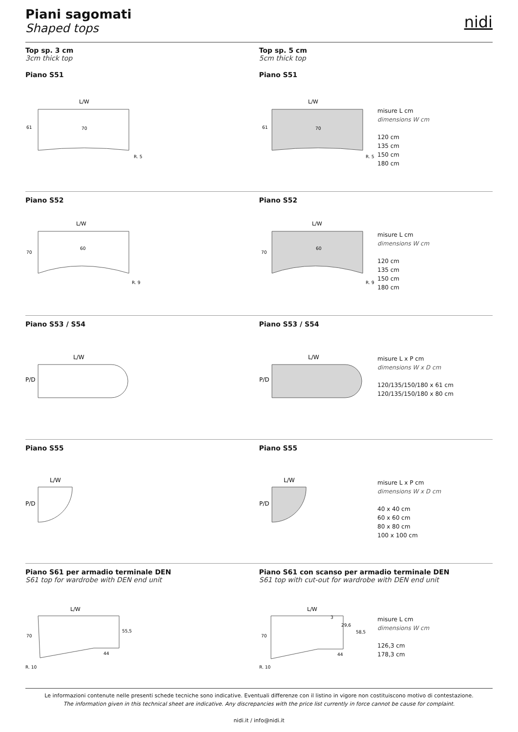Piani sagomati
Shaped tops
nidi
Top sp. 3 cm
3cm thick top
Piano S51
Top sp. 5 cm
5cm thick top
Piano S51
L/W
61
70
R. 5
L/W
61
70
R. 5
misure L cm
dimensions W cm
120 cm
135 cm
150 cm
180 cm
Piano S52 Piano S52
L/W
70
60
R. 9
L/W
70
60
R. 9
misure L cm
dimensions W cm
120 cm
135 cm
150 cm
180 cm
Piano S53 / S54 Piano S53 / S54
L/W
P/D
L/W
P/D
misure L x P cm
dimensions W x D cm
120/135/150/180 x 61 cm
120/135/150/180 x 80 cm
Piano S55 Piano S55
L/W
P/D
L/W
P/D
misure L x P cm
dimensions W x D cm
40 x 40 cm
60 x 60 cm
80 x 80 cm
100 x 100 cm
Piano S61 per armadio terminale DEN
S61 top for wardrobe with DEN end unit
Piano S61 con scanso per armadio terminale DEN
S61 top with cut-out for wardrobe with DEN end unit
L/W
70
55,5
44
R. 10
L/W
70
3
29,6
58,5
44
R. 10
misure L cm
dimensions W cm
126,3 cm
178,3 cm
Le informazioni contenute nelle presenti schede tecniche sono indicative. Eventuali differenze con il listino in vigore non costituiscono motivo di contestazione.
The information given in this technical sheet are indicative. Any discrepancies with the price list currently in force cannot be cause for complaint.
nidi.it / info@nidi.it